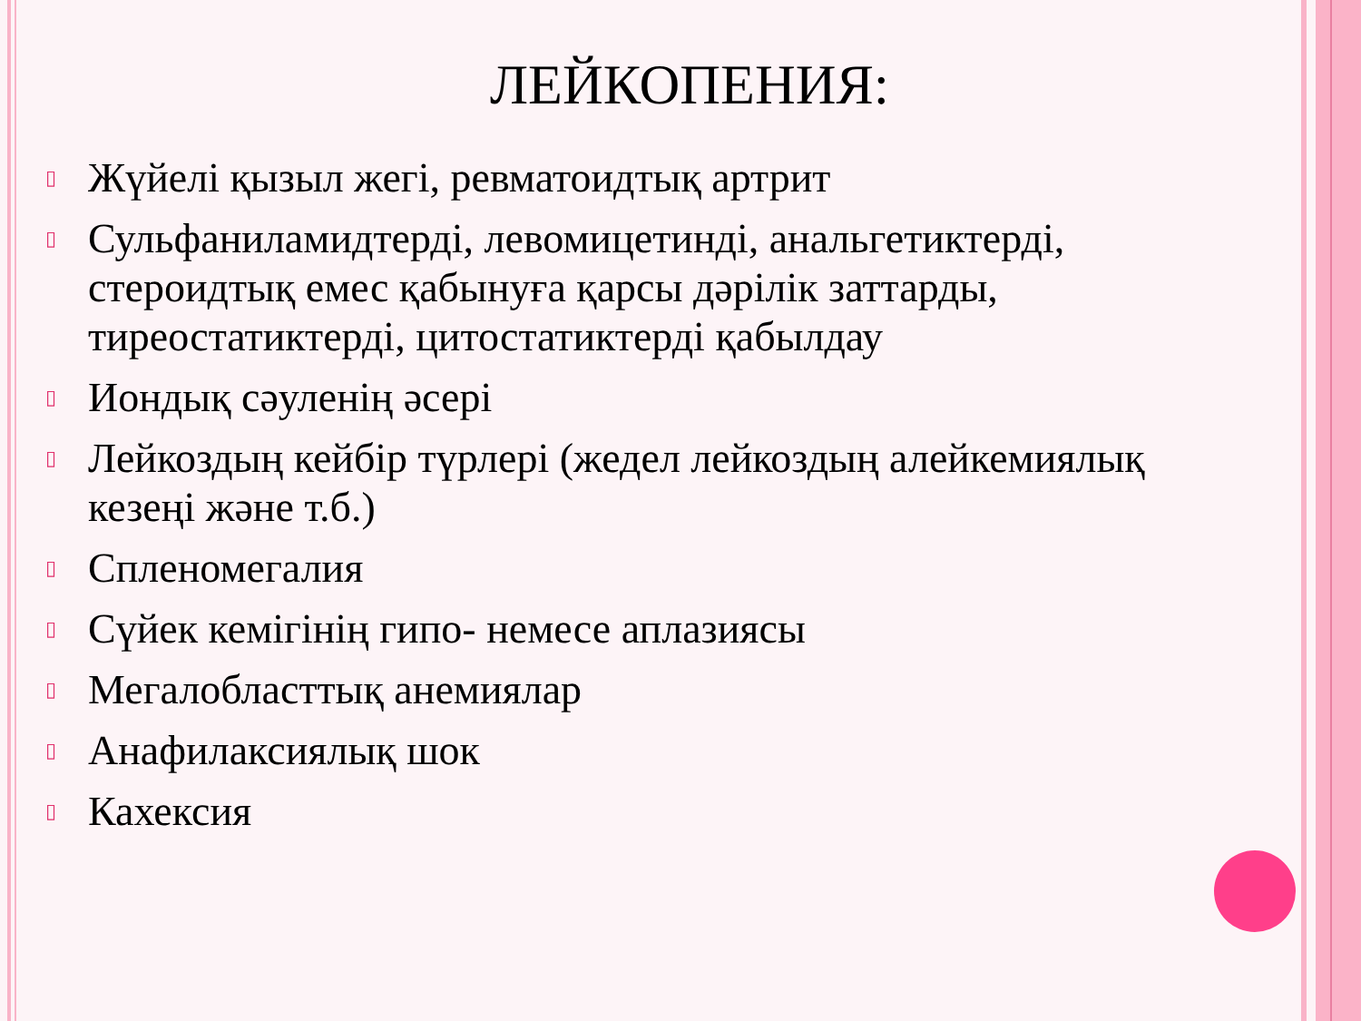ЛЕЙКОПЕНИЯ:
▯ Жүйелі қызыл жегі, ревматоидтық артрит
▯ Сульфаниламидтерді, левомицетинді, анальгетиктерді, стероидтық емес қабынуға қарсы дәрілік заттарды, тиреостатиктерді, цитостатиктерді қабылдау
▯ Иондық сәуленің әсері
▯ Лейкоздың кейбір түрлері (жедел лейкоздың алейкемиялық кезеңі және т.б.)
▯ Спленомегалия
▯ Сүйек кемігінің гипо- немесе аплазиясы
▯ Мегалобласттық анемиялар
▯ Анафилаксиялық шок
▯ Кахексия